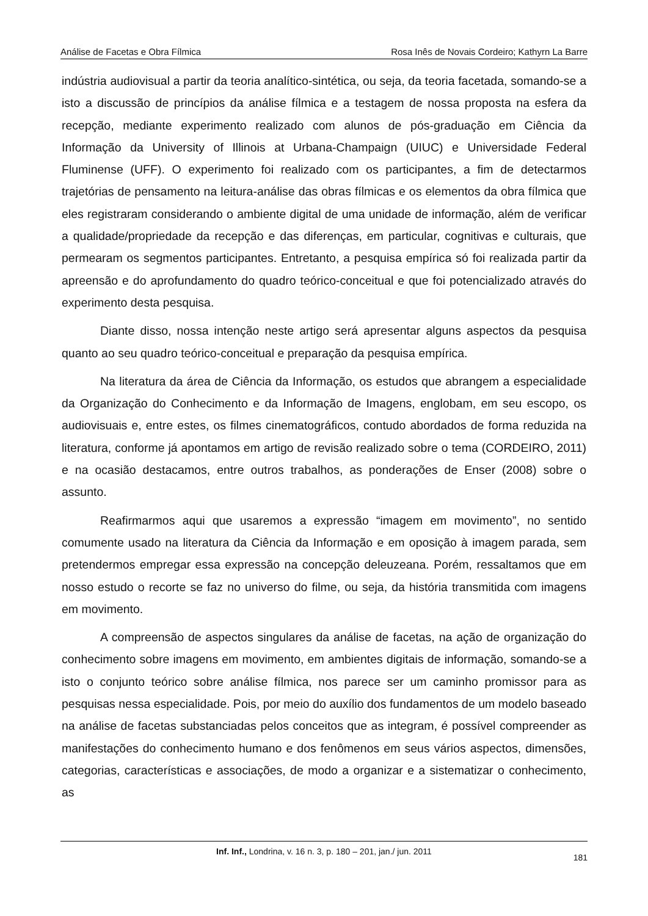Análise de Facetas e Obra Fílmica Rosa Inês de Novais Cordeiro; Kathyrn La Barre
indústria audiovisual a partir da teoria analítico-sintética, ou seja, da teoria facetada, somando-se a isto a discussão de princípios da análise fílmica e a testagem de nossa proposta na esfera da recepção, mediante experimento realizado com alunos de pós-graduação em Ciência da Informação da University of Illinois at Urbana-Champaign (UIUC) e Universidade Federal Fluminense (UFF). O experimento foi realizado com os participantes, a fim de detectarmos trajetórias de pensamento na leitura-análise das obras fílmicas e os elementos da obra fílmica que eles registraram considerando o ambiente digital de uma unidade de informação, além de verificar a qualidade/propriedade da recepção e das diferenças, em particular, cognitivas e culturais, que permearam os segmentos participantes. Entretanto, a pesquisa empírica só foi realizada partir da apreensão e do aprofundamento do quadro teórico-conceitual e que foi potencializado através do experimento desta pesquisa.
Diante disso, nossa intenção neste artigo será apresentar alguns aspectos da pesquisa quanto ao seu quadro teórico-conceitual e preparação da pesquisa empírica.
Na literatura da área de Ciência da Informação, os estudos que abrangem a especialidade da Organização do Conhecimento e da Informação de Imagens, englobam, em seu escopo, os audiovisuais e, entre estes, os filmes cinematográficos, contudo abordados de forma reduzida na literatura, conforme já apontamos em artigo de revisão realizado sobre o tema (CORDEIRO, 2011) e na ocasião destacamos, entre outros trabalhos, as ponderações de Enser (2008) sobre o assunto.
Reafirmarmos aqui que usaremos a expressão “imagem em movimento”, no sentido comumente usado na literatura da Ciência da Informação e em oposição à imagem parada, sem pretendermos empregar essa expressão na concepção deleuzeana. Porém, ressaltamos que em nosso estudo o recorte se faz no universo do filme, ou seja, da história transmitida com imagens em movimento.
A compreensão de aspectos singulares da análise de facetas, na ação de organização do conhecimento sobre imagens em movimento, em ambientes digitais de informação, somando-se a isto o conjunto teórico sobre análise fílmica, nos parece ser um caminho promissor para as pesquisas nessa especialidade. Pois, por meio do auxílio dos fundamentos de um modelo baseado na análise de facetas substanciadas pelos conceitos que as integram, é possível compreender as manifestações do conhecimento humano e dos fenômenos em seus vários aspectos, dimensões, categorias, características e associações, de modo a organizar e a sistematizar o conhecimento, as
Inf. Inf., Londrina, v. 16 n. 3, p. 180 – 201, jan./ jun. 2011
181